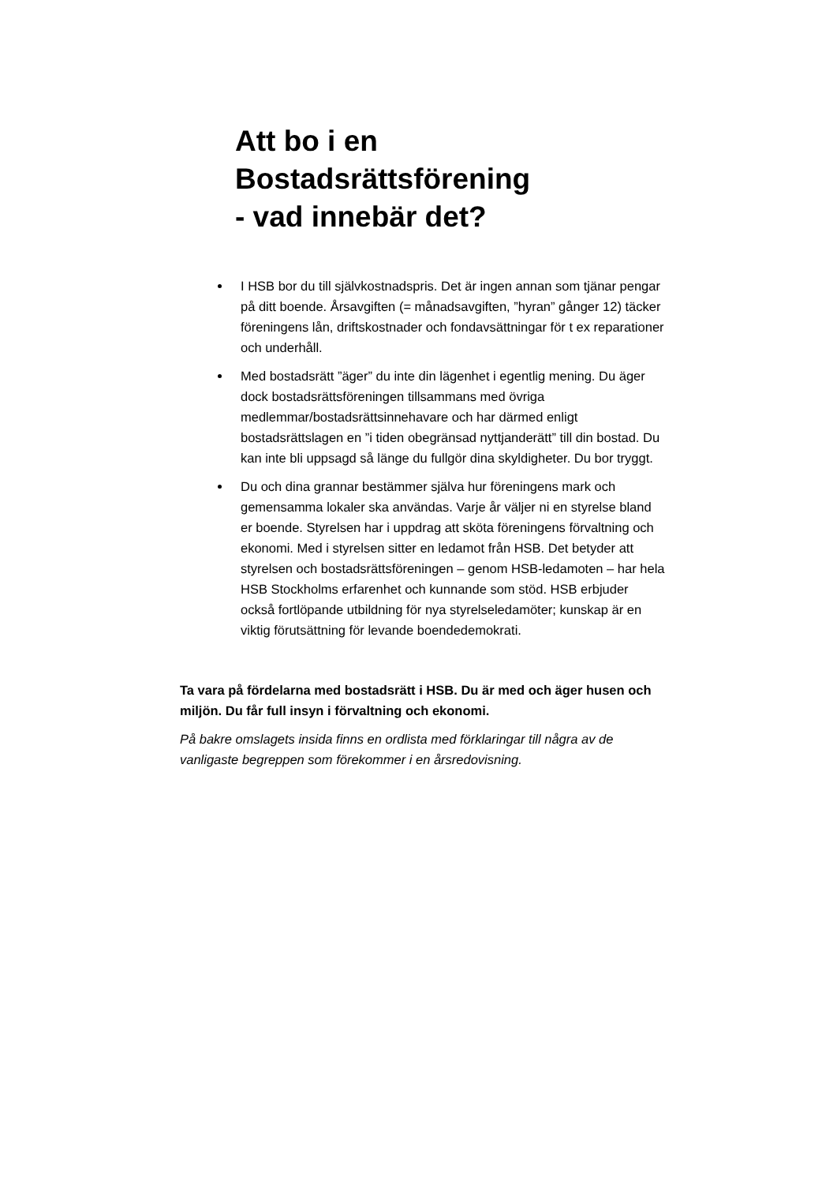Att bo i en
Bostadsrättsförening
- vad innebär det?
I HSB bor du till självkostnadspris. Det är ingen annan som tjänar pengar på ditt boende. Årsavgiften (= månadsavgiften, ”hyran” gånger 12) täcker föreningens lån, driftskostnader och fondavsättningar för t ex reparationer och underhåll.
Med bostadsrätt ”äger” du inte din lägenhet i egentlig mening. Du äger dock bostadsrättsföreningen tillsammans med övriga medlemmar/bostadsrättsinnehavare och har därmed enligt bostadsrättslagen en ”i tiden obegränsad nyttjanderätt” till din bostad. Du kan inte bli uppsagd så länge du fullgör dina skyldigheter. Du bor tryggt.
Du och dina grannar bestämmer själva hur föreningens mark och gemensamma lokaler ska användas. Varje år väljer ni en styrelse bland er boende. Styrelsen har i uppdrag att sköta föreningens förvaltning och ekonomi. Med i styrelsen sitter en ledamot från HSB. Det betyder att styrelsen och bostadsrättsföreningen – genom HSB-ledamoten – har hela HSB Stockholms erfarenhet och kunnande som stöd. HSB erbjuder också fortlöpande utbildning för nya styrelseledamöter; kunskap är en viktig förutsättning för levande boendedemokrati.
Ta vara på fördelarna med bostadsrätt i HSB. Du är med och äger husen och miljön. Du får full insyn i förvaltning och ekonomi.
På bakre omslagets insida finns en ordlista med förklaringar till några av de vanligaste begreppen som förekommer i en årsredovisning.